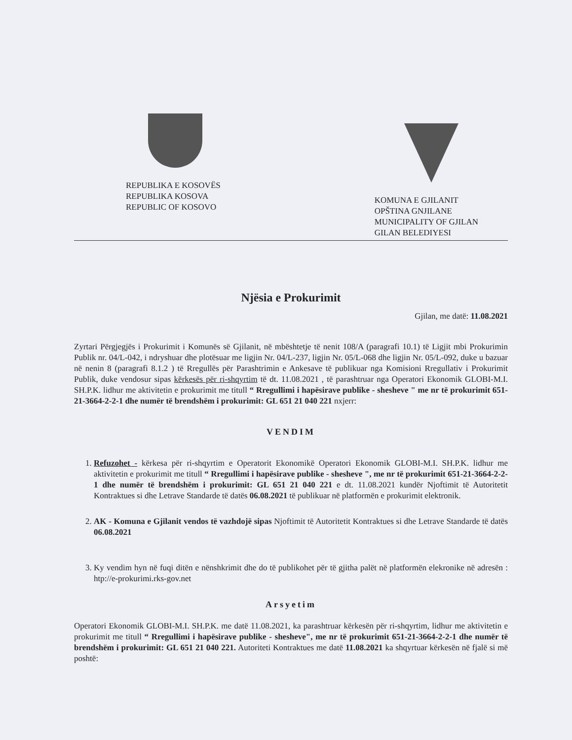REPUBLIKA E KOSOVËS
REPUBLIKA KOSOVA
REPUBLIC OF KOSOVO
KOMUNA E GJILANIT
OPŠTINA GNJILANE
MUNICIPALITY OF GJILAN
GILAN BELEDIYESI
Njësia e Prokurimit
Gjilan, me datë: 11.08.2021
Zyrtari Përgjegjës i Prokurimit i Komunës së Gjilanit, në mbështetje të nenit 108/A (paragrafi 10.1) të Ligjit mbi Prokurimin Publik nr. 04/L-042, i ndryshuar dhe plotësuar me ligjin Nr. 04/L-237, ligjin Nr. 05/L-068 dhe ligjin Nr. 05/L-092, duke u bazuar në nenin 8 (paragrafi 8.1.2 ) të Rregullës për Parashtrimin e Ankesave të publikuar nga Komisioni Rregullativ i Prokurimit Publik, duke vendosur sipas kërkesës për ri-shqyrtim të dt. 11.08.2021 , të parashtruar nga Operatori Ekonomik GLOBI-M.I. SH.P.K. lidhur me aktivitetin e prokurimit me titull “ Rregullimi i hapësirave publike - shesheve " me nr të prokurimit 651-21-3664-2-2-1 dhe numër të brendshëm i prokurimit: GL 651 21 040 221 nxjerr:
VENDIM
1. Refuzohet - kërkesa për ri-shqyrtim e Operatorit Ekonomikë Operatori Ekonomik GLOBI-M.I. SH.P.K. lidhur me aktivitetin e prokurimit me titull “ Rregullimi i hapësirave publike - shesheve ", me nr të prokurimit 651-21-3664-2-2-1 dhe numër të brendshëm i prokurimit: GL 651 21 040 221 e dt. 11.08.2021 kundër Njoftimit të Autoritetit Kontraktues si dhe Letrave Standarde të datës 06.08.2021 të publikuar në platformën e prokurimit elektronik.
2. AK - Komuna e Gjilanit vendos të vazhdojë sipas Njoftimit të Autoritetit Kontraktues si dhe Letrave Standarde të datës 06.08.2021
3. Ky vendim hyn në fuqi ditën e nënshkrimit dhe do të publikohet për të gjitha palët në platformën elekronike në adresën : htp://e-prokurimi.rks-gov.net
Arsyetim
Operatori Ekonomik GLOBI-M.I. SH.P.K. me datë 11.08.2021, ka parashtruar kërkesën për ri-shqyrtim, lidhur me aktivitetin e prokurimit me titull “ Rregullimi i hapësirave publike - shesheve", me nr të prokurimit 651-21-3664-2-2-1 dhe numër të brendshëm i prokurimit: GL 651 21 040 221. Autoriteti Kontraktues me datë 11.08.2021 ka shqyrtuar kërkesën në fjalë si më poshtë: